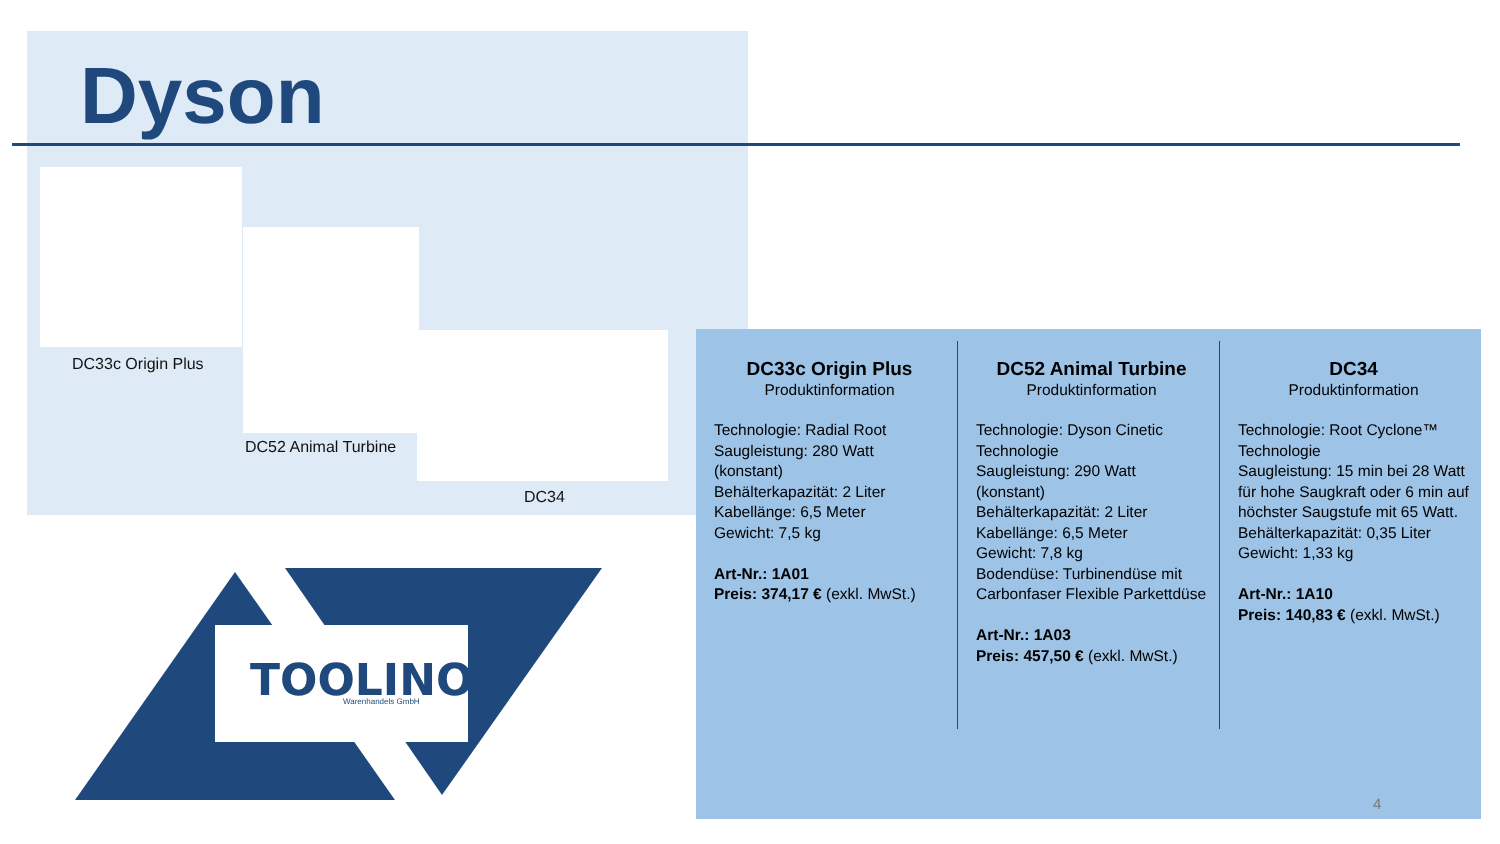Dyson
DC33c Origin Plus
DC52 Animal Turbine
DC34
TOOLINO
Warenhandels GmbH
DC33c Origin Plus
Produktinformation
Technologie: Radial Root
Saugleistung: 280 Watt
(konstant)
Behälterkapazität: 2 Liter
Kabellänge: 6,5 Meter
Gewicht: 7,5 kg
Art-Nr.: 1A01
Preis: 374,17 € (exkl. MwSt.)
DC52 Animal Turbine
Produktinformation
Technologie: Dyson Cinetic Technologie
Saugleistung: 290 Watt (konstant)
Behälterkapazität: 2 Liter
Kabellänge: 6,5 Meter
Gewicht: 7,8 kg
Bodendüse: Turbinendüse mit Carbonfaser Flexible Parkettdüse
Art-Nr.: 1A03
Preis: 457,50 € (exkl. MwSt.)
DC34
Produktinformation
Technologie: Root Cyclone™ Technologie
Saugleistung: 15 min bei 28 Watt für hohe Saugkraft oder 6 min auf höchster Saugstufe mit 65 Watt.
Behälterkapazität: 0,35 Liter
Gewicht: 1,33 kg
Art-Nr.: 1A10
Preis: 140,83 € (exkl. MwSt.)
4